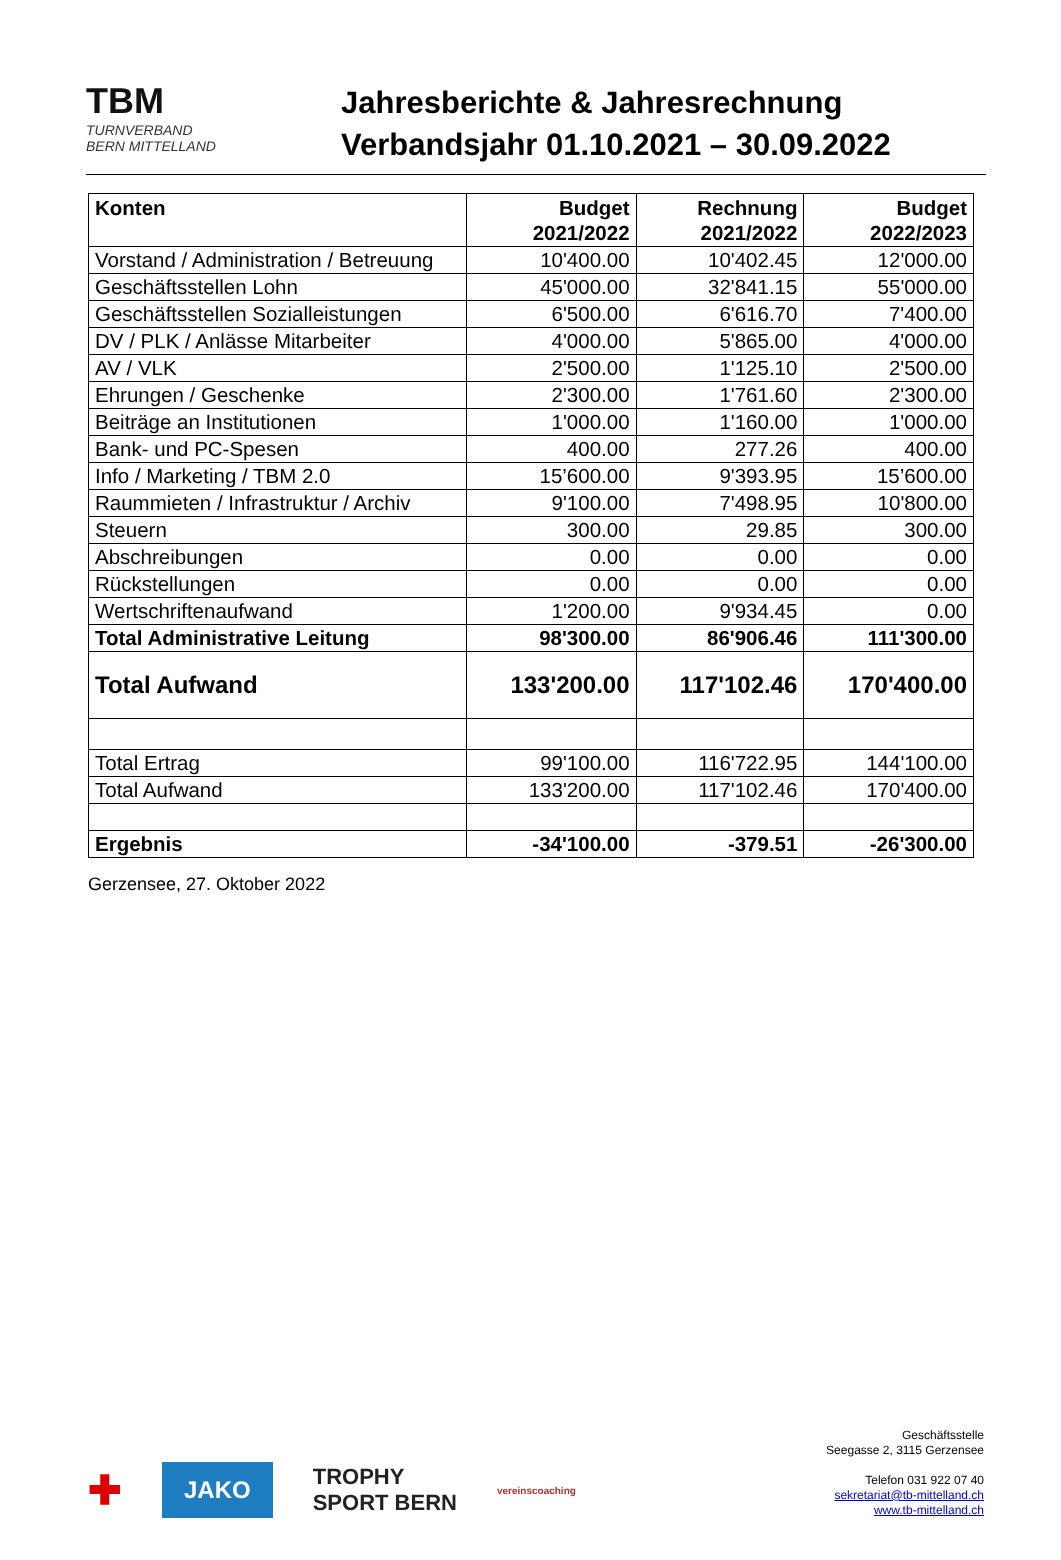TBM
TURNVERBAND
BERN MITTELLAND
Jahresberichte & Jahresrechnung
Verbandsjahr 01.10.2021 – 30.09.2022
| Konten | Budget 2021/2022 | Rechnung 2021/2022 | Budget 2022/2023 |
| --- | --- | --- | --- |
| Vorstand / Administration / Betreuung | 10'400.00 | 10'402.45 | 12'000.00 |
| Geschäftsstellen Lohn | 45'000.00 | 32'841.15 | 55'000.00 |
| Geschäftsstellen Sozialleistungen | 6'500.00 | 6'616.70 | 7'400.00 |
| DV / PLK / Anlässe Mitarbeiter | 4'000.00 | 5'865.00 | 4'000.00 |
| AV / VLK | 2'500.00 | 1'125.10 | 2'500.00 |
| Ehrungen / Geschenke | 2'300.00 | 1'761.60 | 2'300.00 |
| Beiträge an Institutionen | 1'000.00 | 1'160.00 | 1'000.00 |
| Bank- und PC-Spesen | 400.00 | 277.26 | 400.00 |
| Info / Marketing / TBM 2.0 | 15’600.00 | 9'393.95 | 15’600.00 |
| Raummieten / Infrastruktur / Archiv | 9'100.00 | 7'498.95 | 10'800.00 |
| Steuern | 300.00 | 29.85 | 300.00 |
| Abschreibungen | 0.00 | 0.00 | 0.00 |
| Rückstellungen | 0.00 | 0.00 | 0.00 |
| Wertschriftenaufwand | 1'200.00 | 9'934.45 | 0.00 |
| Total Administrative Leitung | 98'300.00 | 86'906.46 | 111'300.00 |
| Total Aufwand | 133'200.00 | 117'102.46 | 170'400.00 |
| Total Ertrag | 99'100.00 | 116'722.95 | 144'100.00 |
| Total Aufwand | 133'200.00 | 117'102.46 | 170'400.00 |
| Ergebnis | -34'100.00 | -379.51 | -26'300.00 |
Gerzensee, 27. Oktober 2022
✚ JAKO TROPHY
SPORT BERN vereinscoaching
Geschäftsstelle
Seegasse 2, 3115 Gerzensee
Telefon 031 922 07 40
sekretariat@tb-mittelland.ch
www.tb-mittelland.ch